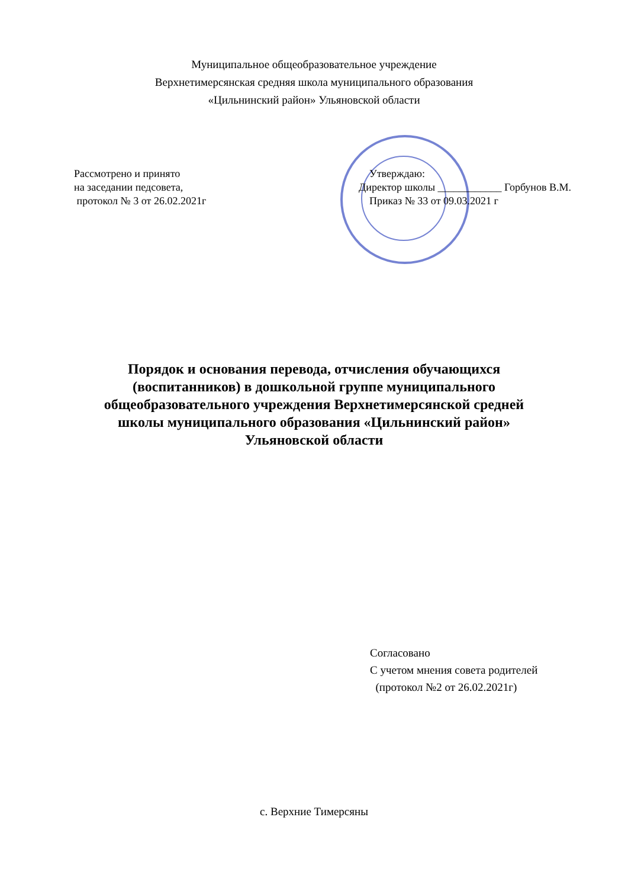Муниципальное общеобразовательное учреждение
Верхнетимерсянская средняя школа муниципального образования
«Цильнинский район» Ульяновской области
Рассмотрено и принято
на заседании педсовета,
протокол № 3 от 26.02.2021г
Утверждаю:
Директор школы ____________ Горбунов В.М.
Приказ № 33 от 09.03.2021 г
Порядок и основания перевода, отчисления обучающихся
(воспитанников) в дошкольной группе муниципального
общеобразовательного учреждения Верхнетимерсянской средней
школы муниципального образования «Цильнинский район»
Ульяновской области
Согласовано
С учетом мнения совета родителей
(протокол №2 от 26.02.2021г)
с. Верхние Тимерсяны